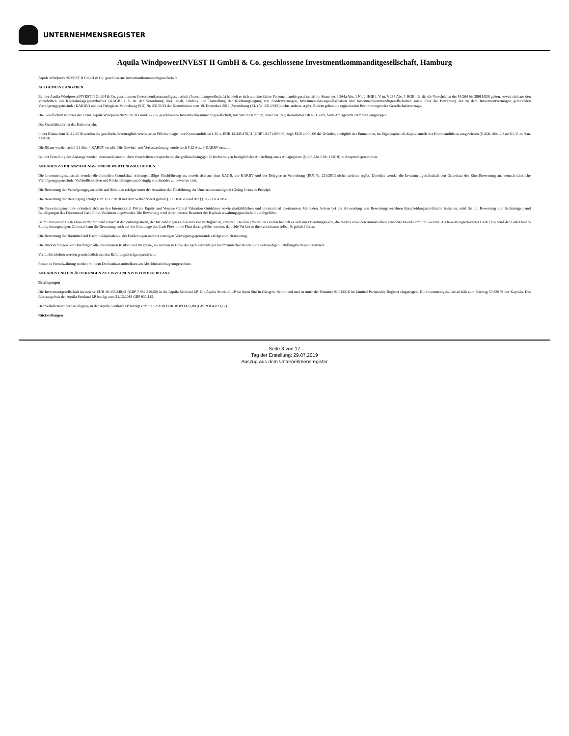UNTERNEHMENSREGISTER
Aquila WindpowerINVEST II GmbH & Co. geschlossene Investmentkommanditgesellschaft, Hamburg
Aquila WindpowerlNVEST II GmbH & Co. geschlossene Investmentkommanditgesellschaft
ALLGEMEINE ANGABEN
Bei der Aquila WindpowerlNVEST II GmbH & Co. geschlossene Investmentkommanditgesellschaft (Investmentgesellschaft) handelt es sich um eine kleine Personenhandelsgesellschaft im Sinne des § 264a Abs. 1 Nr. 2 HGB i. V. m. § 267 Abs. 1 HGB, für die die Vorschriften der §§ 264 bis 289f HGB gelten, soweit sich aus den Vorschriften des Kapitalanlagegesetzbuches (KAGB) i. V. m. der Verordnung über Inhalt, Umfang und Darstellung der Rechnungslegung von Sondervermögen, Investmentaktiengesellschaften und Investmentkommanditgesellschaften sowie über die Bewertung der zu dem Investmentvermögen gehörenden Vermögensgegenstände (KARBV) und der Delegierte Verordnung (EU) Nr. 231/2013 der Kommission vom 19. Dezember 2012 (Verordnung (EU) Nr. 231/2013) nichts anderes ergibt. Zudem gelten die ergänzenden Bestimmungen des Gesellschaftsvertrags.
Die Gesellschaft ist unter der Firma Aquila WindpowerINVEST II GmbH & Co. geschlossene Investmentkommanditgesellschaft, mit Sitz in Hamburg, unter der Registernummer HRA 116609, beim Amtsgericht Hamburg eingetragen.
Das Geschäftsjahr ist das Kalenderjahr.
In der Bilanz zum 31.12.2018 werden die gesellschaftsvertraglich vereinbarten Pflichteinlagen der Kommanditisten i. H. v. EUR 13.345.476,11 (GBP 10.271.000,00) zzgl. EUR 2.000,00 der Gründer, abzüglich der Entnahmen, im Eigenkapital als Kapitalanteile der Kommanditisten ausgewiesen (§ 264c Abs. 2 Satz 6 i. V. m. Satz 2 HGB).
Die Bilanz wurde nach § 21 Abs. 4 KARBV erstellt. Die Gewinn- und Verlustrechnung wurde nach § 22 Abs. 3 KARBV erstellt.
Bei der Erstellung des Anhangs wurden, den handelsrechtlichen Vorschriften entsprechend, die größenabhängigen Erleichterungen bezüglich der Aufstellung eines Anlagegitters (§ 288 Abs.1 Nr. 1 HGB) in Anspruch genommen.
ANGABEN ZU BILANZIERUNGS- UND BEWERTUNGSMETHODEN
Die Investmentgesellschaft wendet die formellen Grundsätze ordnungsmäßiger Buchführung an, soweit sich aus dem KAGB, der KARBV und der Delegierten Verordnung (EU) Nr. 231/2013 nichts anderes ergibt. Überdies wendet die Investmentgesellschaft den Grundsatz der Einzelbewertung an, wonach sämtliche Vermögensgegenstände, Verbindlichkeiten und Rückstellungen unabhängig voneinander zu bewerten sind.
Die Bewertung der Vermögensgegenstände und Schulden erfolgte unter der Annahme der Fortführung der Unternehmenstätigkeit (Going-Concern-Prinzip).
Die Bewertung der Beteiligung erfolgt zum 31.12.2018 mit dem Verkehrswert gemäß § 271 KAGB und der §§ 26-31 KARBV.
Die Bewertungsmethode orientiert sich an den International Private Equity and Venture Capital Valuation Guidelines sowie marktüblichen und international anerkannten Methoden. Sofern bei der Anwendung von Bewertungsverfahren Entscheidungsspielräume bestehen, wird für die Bewertung von Sachanlagen und Beteiligungen das Discounted Cash Flow-Verfahren angewendet. Die Bewertung wird durch interne Bewerter der Kapitalverwaltungsgesellschaft durchgeführt.
Beim Discounted Cash Flow-Verfahren wird zunächst der Zahlungsstrom, der für Zahlungen an den Investor verfügbar ist, ermittelt. Bei den ermittelten Größen handelt es sich um Erwartungswerte, die mittels eines deterministischen Financial Models ermittelt werden. Als bewertungsrelevanter Cash Flow wird der Cash Flow to Equity herangezogen. Optional kann die Bewertung auch auf der Grundlage des Cash Flow to the Firm durchgeführt werden, da beide Verfahren theoretisch zum selben Ergebnis führen.
Die Bewertung der Barmittel und Barmitteläquivalente, der Forderungen und der sonstigen Vermögensgegenstände erfolgt zum Nennbetrag.
Die Rückstellungen berücksichtigen alle erkennbaren Risiken und Wagnisse, sie wurden in Höhe des nach vernünftiger kaufmännischer Beurteilung notwendigen Erfüllungsbetrages passiviert.
Verbindlichkeiten werden grundsätzlich mit den Erfüllungsbeträgen passiviert.
Posten in Fremdwährung werden mit dem Devisenkassamittelkurs am Abschlussstichtag umgerechnet.
ANGABEN UND ERLÄUTERUNGEN ZU EINZELNEN POSTEN DER BILANZ
Beteiligungen
Die Investmentgesellschaft investierte EUR 10.433.340,41 (GBP 7.962.216,50) in die Aquila Scotland LP. Die Aquila Scotland LP hat ihren Sitz in Glasgow, Schottland und ist unter der Nummer SL014216 im Limited Partnership Register eingetragen. Die Investment­gesellschaft hält zum Stichtag 53,629 % des Kapitals. Das Jahresergebnis der Aquila Scotland LP beträgt zum 31.12.2018 GBP 931.115.
Der Verkehrswert der Beteiligung an der Aquila Scotland LP beträgt zum 31.12.2018 EUR 10.093.437,88 (GBP 9.054.823,12).
Rückstellungen
– Seite 3 von 17 –
Tag der Erstellung: 29.07.2019
Auszug aus dem Unternehmensregister